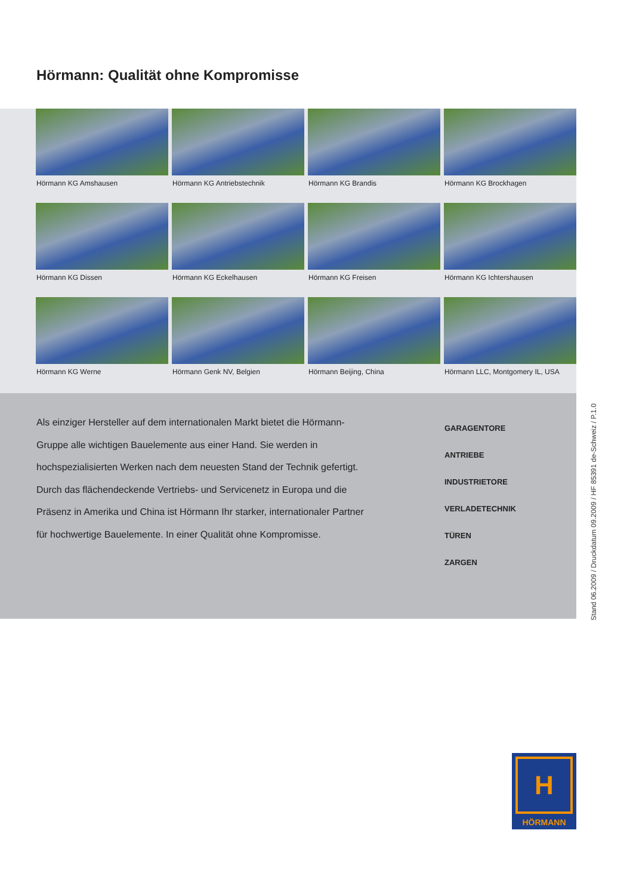Hörmann: Qualität ohne Kompromisse
Hörmann KG Amshausen
Hörmann KG Antriebstechnik
Hörmann KG Brandis
Hörmann KG Brockhagen
Hörmann KG Dissen
Hörmann KG Eckelhausen
Hörmann KG Freisen
Hörmann KG Ichtershausen
Hörmann KG Werne
Hörmann Genk NV, Belgien
Hörmann Beijing, China
Hörmann LLC, Montgomery IL, USA
Als einziger Hersteller auf dem internationalen Markt bietet die Hörmann-Gruppe alle wichtigen Bauelemente aus einer Hand. Sie werden in hochspezialisierten Werken nach dem neuesten Stand der Technik gefertigt. Durch das flächendeckende Vertriebs- und Servicenetz in Europa und die Präsenz in Amerika und China ist Hörmann Ihr starker, internationaler Partner für hochwertige Bauelemente. In einer Qualität ohne Kompromisse.
GARAGENTORE
ANTRIEBE
INDUSTRIETORE
VERLADETECHNIK
TÜREN
ZARGEN
Stand 06.2009 / Druckdatum 09.2009 / HF 85391 de-Schweiz / P.1.0
H
HÖRMANN